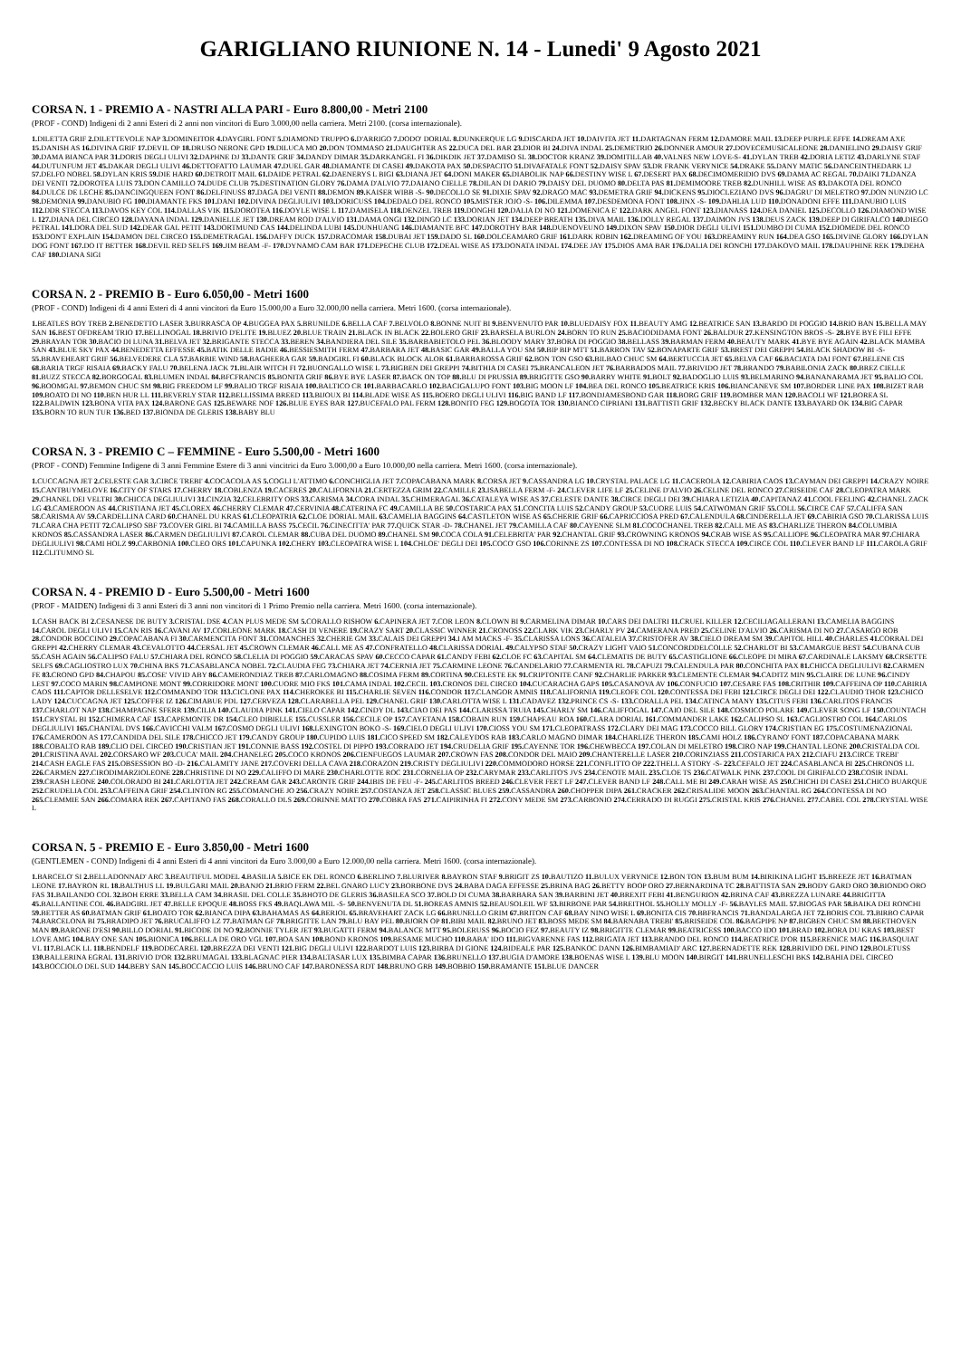GARIGLIANO RIUNIONE N. 14 - Lunedi' 9 Agosto 2021
CORSA N. 1 - PREMIO A - NASTRI ALLA PARI - Euro 8.800,00 - Metri 2100
(PROF - COND) Indigeni di 2 anni Esteri di 2 anni non vincitori di Euro 3.000,00 nella carriera. Metri 2100. (corsa internazionale).
1. DILETTA GRIF 2. DILETTEVOLE NAP 3. DOMINEITOR 4. DAYGIRL FONT 5. DIAMOND TRUPPO 6. D'ARRIGO 7. DODO' DORIAL 8. DUNKERQUE LG 9. DISCARDA JET 10. DAIVITA JET 11. DARTAGNAN FERM 12. DAMORE MAIL 13. DEEP PURPLE EFFE 14. DREAM AXE 15. DANISH AS 16. DIVINA GRIF 17. DEVIL OP 18. DRUSO NERONE GPD 19. DILUCA MO 20. DON TOMMASO 21. DAUGHTER AS 22. DUCA DEL BAR 23. DIOR BI 24. DIVA INDAL 25. DEMETRIO 26. DONNER AMOUR 27. DOVECEMUSICALEONE 28. DANIELINO 29. DAISY GRIF 30. DAMA BIANCA PAR 31. DORIS DEGLI ULIVI 32. DAPHNE DJ 33. DANTE GRIF 34. DANDY DIMAR 35. DARKANGEL FI 36. DIKDIK JET 37. DAMISO SL 38. DOCTOR KRANZ 39. DOMITILLAB 40. VALNES NEW LOVE-S- 41. DYLAN TREB 42. DORIA LETIZ 43. DARLYNE STAF 44. DUTUNFUM JET 45. DAKAR DEGLI ULIVI 46. DETTOFATTO LAUMAR 47. DUEL GAR 48. DIAMANTE DI CASEI 49. DAKOTA PAX 50. DESPACITO 51. DIVAFATALE FONT 52. DAISY SPAV 53. DR FRANK VERYNICE 54. DRAKE 55. DANY MATIC 56. DANCEINTHEDARK LJ 57. DELFO NOBEL 58. DYLAN KRIS 59. DIE HARD 60. DETROIT MAIL 61. DAIDE PETRAL 62. DAENERYS L BIGI 63. DIANA JET 64. DONI MAKER 65. DIABOLIK NAP 66. DESTINY WISE L 67. DESERT PAX 68. DECIMOMERIDIO DVS 69. DAMA AC REGAL 70. DAIKI 71. DANZA DEI VENTI 72. DOROTEA LUIS 73. DON CAMILLO 74. DUDE CLUB 75. DESTINATION GLORY 76. DAMA D'ALVIO 77. DAIANO CIELLE 78. DILAN DI DARIO 79. DAISY DEL DUOMO 80. DELTA PAS 81. DEMIMOORE TREB 82. DUNHILL WISE AS 83. DAKOTA DEL RONCO 84. DULCE DE LECHE 85. DANCINGQUEEN FONT 86. DELFINUSS 87. DAGA DEI VENTI 88. DEMON 89. KAISER WIBB -S- 90. DECOLLO SE 91. DIXIE SPAV 92. DRAGO MAC 93. DEMETRA GRIF 94. DICKENS 95. DIOCLEZIANO DVS 96. DAGRU' DI MELETRO 97. DON NUNZIO LC 98. DEMONIA 99. DANUBIO FG 100. DIAMANTE FKS 101. DANI 102. DIVINA DEGLIULIVI 103. DORICUSS 104. DEDALO DEL RONCO 105. MISTER JOJO -S- 106. DILEMMA 107. DESDEMONA FONT 108. JINX -S- 109. DAHLIA LUD 110. DONADONI EFFE 111. DANUBIO LUIS 112. DDR STECCA 113. DAVOS KEY COL 114. DALLAS VIK 115. DOROTEA 116. DOYLE WISE L 117. DAMISELA 118. DENZEL TREB 119. DONGHI 120. DALIA DI NO 121. DOMENICA E' 122. DARK ANGEL FONT 123. DIANASS 124. DEA DANIEL 125. DECOLLO 126. DIAMOND WISE L 127. DIANA DEL CIRCEO 128. DAYANA INDAL 129. DANIELLE JET 130. DREAM ROD D'ALVIO 131. DAMA ONGI 132. DINGO LC 133. DORIAN JET 134. DEEP BREATH 135. DIVA MAIL 136. DOLLY REGAL 137. DAIMON JVS 138. DEUS ZACK 139. DEEP DI GIRIFALCO 140. DIEGO PETRAL 141. DORA DEL SUD 142. DEAR GAL PETIT 143. DORTMUND CAS 144. DELINDA LUBI 145. DUNHUANG 146. DIAMANTE BFC 147. DOROTHY BAR 148. DUENOVEUNO 149. DIXON SPAV 150. DIOR DEGLI ULIVI 151. DUMBO DI CUMA 152. DIOMEDE DEL RONCO 153. DON'T EXPLAIN 154. DAMON DEL CIRCEO 155. DEMETRAGAL 156. DAFFY DUCK 157. DRACOMAR 158. DUBAI JET 159. DADO SL 160. DOLCEAMARO GRIF 161. DARK ROBIN 162. DREAMING OF YOU 163. DREAMINY RUN 164. DEA GSO 165. DIVINE GLORY 166. DYLAN DOG FONT 167. DO IT BETTER 168. DEVIL RED SELFS 169. JIM BEAM -F- 170. DYNAMO CAM BAR 171. DEPECHE CLUB 172. DEAL WISE AS 173. DONATA INDAL 174. DEE JAY 175. DIOS AMA BAR 176. DALIA DEI RONCHI 177. DAKOVO MAIL 178. DAUPHINE REK 179. DEHA CAF 180. DIANA SIGI
CORSA N. 2 - PREMIO B - Euro 6.050,00 - Metri 1600
(PROF - COND) Indigeni di 4 anni Esteri di 4 anni vincitori da Euro 15.000,00 a Euro 32.000,00 nella carriera. Metri 1600. (corsa internazionale).
1. BEATLES BOY TREB 2. BENEDETTO LASER 3. BURRASCA OP 4. BUGGEA PAX 5. BRUNILDE 6. BELLA CAF 7. BELVOLO 8. BONNE NUIT BI 9. BENVENUTO PAR 10. BLUEDAISY FOX 11. BEAUTY AMG 12. BEATRICE SAN 13. BARDO DI POGGIO 14. BRIO BAN 15. BELLA MAY SAN 16. BEST OFDREAM TRIO 17. BELLINOGAL 18. BRIVIO D'ELITE 19. BLUEZ 20. BLUE TRAIN 21. BLACK IN BLACK 22. BOLERO GRIF 23. BARSELA BURLON 24. BORN TO RUN 25. BACIODIDAMA FONT 26. BALDUR 27. KENSINGTON BROS -S- 28. BYE BYE FILI EFFE 29. BRAYAN TOR 30. BACIO DI LUNA 31. BELVA JET 32. BRIGANTE STECCA 33. BEREN 34. BANDIERA DEL SILE 35. BARBABIETOLO PEL 36. BLOODY MARY 37. BORA DI POGGIO 38. BELLASS 39. BARMAN FERM 40. BEAUTY MARK 41. BYE BYE AGAIN 42. BLACK MAMBA SAN 43. BLUE SKY PAX 44. BENEDETTA EFFESSE 45. BATIK DELLE BADIE 46. BESSIESMITH FERM 47. BARBARA JET 48. BASIC GAR 49. BALLA YOU SM 50. BIP BIP MTT 51. BARRON TAV 52. BONAPARTE GRIF 53. BREST DEI GREPPI 54. BLACK SHADOW BI -S- 55. BRAVEHEART GRIF 56. BELVEDERE CLA 57. BARBIE WIND 58. BAGHEERA GAR 59. BADGIRL FI 60. BLACK BLOCK ALOR 61. BARBAROSSA GRIF 62. BON TON GSO 63. BILBAO CHUC SM 64. BERTUCCIA JET 65. BELVA CAF 66. BACIATA DAI FONT 67. BELENE CIS 68. BARIA TRGF RISAIA 69. BACKY FALU 70. BELENA JACK 71. BLAIR WITCH FI 72. BUONGALLO WISE L 73. BIGBEN DEI GREPPI 74. BITHIA DI CASEI 75. BRANCALEON JET 76. BARBADOS MAIL 77. BRIVIDO JET 78. BRANDO 79. BABILONIA ZACK 80. BREZ CIELLE 81. BUZZ STECCA 82. BORGOGAL 83. BLUMEN INDAL 84. BFCFRANCIS 85. BONITA GRIF 86. BYE BYE LASER 87. BACK ON TOP 88. BLU DI PRUSSIA 89. BRIGITTE GSO 90. BARRY WHITE 91. BOLT 92. BADOGLIO LUIS 93. BELMARINO 94. BANANARAMA JET 95. BALIO COL 96. BOOMGAL 97. BEMON CHUC SM 98. BIG FREEDOM LF 99. BALIO TRGF RISAIA 100. BALTICO CR 101. BARBACARLO 102. BACIGALUPO FONT 103. BIG MOON LF 104. BEA DEL RONCO 105. BEATRICE KRIS 106. BIANCANEVE SM 107. BORDER LINE PAX 108. BIZET RAB 109. BOATO DI NO 110. BEN HUR LL 111. BEVERLY STAR 112. BELLISSIMA BREED 113. BIJOUX BI 114. BLADE WISE AS 115. BOERO DEGLI ULIVI 116. BIG BAND LF 117. BONDJAMESBOND GAR 118. BORG GRIF 119. BOMBER MAN 120. BACOLI WF 121. BOREA SL 122. BALDWIN 123. BONA VITA PAX 124. BARONE GAS 125. BEWARE NOF 126. BLUE EYES BAR 127. BUCEFALO PAL FERM 128. BONITO FEG 129. BOGOTA TOR 130. BIANCO CIPRIANI 131. BATTISTI GRIF 132. BECKY BLACK DANTE 133. BAYARD OK 134. BIG CAPAR 135. BORN TO RUN TUR 136. BED 137. BIONDA DE GLERIS 138. BABY BLU
CORSA N. 3 - PREMIO C – FEMMINE - Euro 5.500,00 - Metri 1600
(PROF - COND) Femmine Indigene di 3 anni Femmine Estere di 3 anni vincitrici da Euro 3.000,00 a Euro 10.000,00 nella carriera. Metri 1600. (corsa internazionale).
1. CUCCAGNA JET 2. CELESTE GAR 3. CIRCE TREBI' 4. COCACOLA AS 5. COGLI L'ATTIMO 6. CONCHIGLIA JET 7. COPACABANA MARK 8. CORSA JET 9. CASSANDRA LG 10. CRYSTAL PALACE LG 11. CACEROLA 12. CABIRIA CAOS 13. CAYMAN DEI GREPPI 14. CRAZY NOIRE 15. CANTBUYMELOVE 16. CITY OF STARS 17. CHERRY 18. COBLENZA 19. CACERES 20. CALIFORNIA 21. CERTEZZA GRIM 22. CAMILLE 23. ISABELLA FERM -F- 24. CLEVER LIFE LF 25. CELINE D'ALVIO 26. CELINE DEL RONCO 27. CRISEIDE CAF 28. CLEOPATRA MARK 29. CHANEL DEI VELTRI 30. CHICCA DEGLIULIVI 31. CINZIA 32. CELEBRITY ORS 33. CARISMA 34. CORA INDAL 35. CHIMERAGAL 36. CATALEYA WISE AS 37. CELESTE DANTE 38. CIRCE DEGLI DEI 39. CHIARA LETIZIA 40. CAPITANAZ 41. COOL FEELING 42. CHANEL ZACK LG 43. CAMEROON AS 44. CRISTIANA JET 45. CLOREX 46. CHERRY CLEMAR 47. CERVINIA 48. CATERINA FC 49. CAMILLA BE 50. COSTARICA PAX 51. CONCITA LUIS 52. CANDY GROUP 53. CUORE LUIS 54. CATWOMAN GRIF 55. COLL 56. CIRCE CAF 57. CALIFFA SAN 58. CARISMA AV 59. CARDELLINA CARD 60. CHANEL DU KRAS 61. CLEOPATRIA 62. CLOE DORIAL MAIL 63. CAMELIA BAGGINS 64. CASTLETON WISE AS 65. CHERIE GRIF 66. CAPRICCIOSA PRED 67. CALENDULA 68. CINDERELLA JET 69. CABIRIA GSO 70. CLARISSA LUIS 71. CARA CHA PETIT 72. CALIPSO SBF 73. COVER GIRL BI 74. CAMILLA BASS 75. CECIL 76. CINECITTA' PAR 77. QUICK STAR -D- 78. CHANEL JET 79. CAMILLA CAF 80. CAYENNE SLM 81. COCOCHANEL TREB 82. CALL ME AS 83. CHARLIZE THERON 84. COLUMBIA KRONOS 85. CASSANDRA LASER 86. CARMEN DEGLIULIVI 87. CAROL CLEMAR 88. CUBA DEL DUOMO 89. CHANEL SM 90. COCA COLA 91. CELEBRITA' PAR 92. CHANTAL GRIF 93. CROWNING KRONOS 94. CRAB WISE AS 95. CALLIOPE 96. CLEOPATRA MAR 97. CHIARA DEGLIULIVI 98. CAMI HOLZ 99. CARBONIA 100. CLEO ORS 101. CAPUNKA 102. CHERY 103. CLEOPATRA WISE L 104. CHLOE' DEGLI DEI 105. COCO' GSO 106. CORINNE ZS 107. CONTESSA DI NO 108. CRACK STECCA 109. CIRCE COL 110. CLEVER BAND LF 111. CAROLA GRIF 112. CLITUMNO SL
CORSA N. 4 - PREMIO D - Euro 5.500,00 - Metri 1600
(PROF - MAIDEN) Indigeni di 3 anni Esteri di 3 anni non vincitori di 1 Primo Premio nella carriera. Metri 1600. (corsa internazionale).
1. CASH BACK BI 2. CESANESE DE BUTY 3. CRISTAL DSE 4. CAN PLUS MEDE SM 5. CORALLO RISHOW 6. CAPINERA JET 7. COR LEON 8. CLOWN BI 9. CARMELINA DIMAR 10. CARS DEI DALTRI 11. CRUEL KILLER 12. CECILIAGALLERANI 13. CAMELIA BAGGINS 14. CAROL DEGLI ULIVI 15. CAN RIS 16. CAVANI AV 17. CORLEONE MARK 18. CASH DI VENERE 19. CRAZY SART 20. CLASSIC WINNER 21. CRONOSS 22. CLARK VIK 23. CHARLY PV 24. CAMERANA PRED 25. CELINE D'ALVIO 26. CARISMA DI NO 27. CASARGO ROB 28. CONDOR BOCCINO 29. COPACABANA FI 30. CARMENCITA FONT 31. COMANCHES 32. CHERIE GM 33. CALAIS DEI GREPPI 34. I AM MACKS -F- 35. CLARISSA LONS 36. CATALEIA 37. CRISTOFER AV 38. CIELO DREAM SM 39. CAPITOL HILL 40. CHARLES 41. CORRAL DEI GREPPI 42. CHERRY CLEMAR 43. CEVALOTTO 44. CERSAL JET 45. CROWN CLEMAR 46. CALL ME AS 47. CONFRATELLO 48. CLARISSA DORIAL 49. CALYPSO STAF 50. CRAZY LIGHT VAIO 51. CONCORDDELCOLLE 52. CHARLOT BI 53. CAMARGUE BEST 54. CUBANA CUB 55. CASH AGAIN 56. CALIPSO FALU 57. CHIARA DEL RONCO 58. CLELIA DI POGGIO 59. CARACAS SPAV 60. CECCO CAPAR 61. CANDY FEBI 62. CLOE FC 63. CAPITAL SM 64. CLEMATIS DE BUTY 65. CASTIGLIONE 66. CLEOPE DI MIRA 67. CARDINALE LAKSMY 68. CRSETTE SELFS 69. CAGLIOSTRO LUX 70. CHINA BKS 71. CASABLANCA NOBEL 72. CLAUDIA FEG 73. CHIARA JET 74. CERNIA JET 75. CARMINE LEONE 76. CANDELARIO 77. CARMENTA RL 78. CAPUZI 79. CALENDULA PAR 80. CONCHITA PAX 81. CHICCA DEGLIULIVI 82. CARMEN FE 83. CRONO GPD 84. CHAPOU 85. COSE' VIVID ABY 86. CAMERONDIAZ TREB 87. CARLOMAGNO 88. COSIMA FERM 89. CORTINA 90. CELESTE EK 91. CRIPTONITE CANF 92. CHARLIE PARKER 93. CLEMENTE CLEMAR 94. CADITZ MIN 95. CLAIRE DE LUNE 96. CINDY LEST 97. COCO MARIN 98. CAMPIONE MONT 99. CORRIDORE MONT 100. CUORE MIO FKS 101. CAMA INDAL 102. CECIL 103. CRONOS DEL CIRCEO 104. CUCARACHA GAPS 105. CASANOVA AV 106. CONFUCIO 107. CESARE FAS 108. CRITHIR 109. CAFFEINA OP 110. CABIRIA CAOS 111. CAPTOR DELLESELVE 112. COMMANDO TOR 113. CICLONE PAX 114. CHEROKEE BI 115. CHARLIE SEVEN 116. CONDOR 117. CLANGOR AMNIS 118. CALIFORNIA 119. CLEOFE COL 120. CONTESSA DEI FEBI 121. CIRCE DEGLI DEI 122. CLAUDIO THOR 123. CHICO LADY 124. CUCCAGNA JET 125. COFFEE IZ 126. CIMABUE PDL 127. CERVEZA 128. CLARABELLA PEL 129. CHANEL GRIF 130. CARLOTTA WISE L 131. CADAVEZ 132. PRINCE CS -S- 133. CORALLA PEL 134. CATINCA MANY 135. CITUS FEBI 136. CARLITOS FRANCIS 137. CHARLOT NAP 138. CHAMPAGNE SFERR 139. CILIA 140. CLAUDIA PINK 141. CIELO CAPAR 142. CINDY DL 143. CIAO DEI PAS 144. CLARISSA TRUIA 145. CHARLY SM 146. CALIFFOGAL 147. CAIO DEL SILE 148. COSMICO POLARE 149. CLEVER SONG LF 150. COUNTACH 151. CRYSTAL BI 152. CHIMERA CAF 153. CAPEMONTE DR 154. CLEO DIBIELLE 155. CUSSLER 156. CECILE OP 157. CAYETANA 158. COBAIN RUN 159. CHAPEAU ROA 160. CLARA DORIAL 161. COMMANDER LAKE 162. CALIPSO SL 163. CAGLIOSTRO COL 164. CARLOS DEGLIULIVI 165. CHANTAL DVS 166. CAVICCHI VALM 167. COSMO DEGLI ULIVI 168. LEXINGTON BOKO -S- 169. CIELO DEGLI ULIVI 170. CIOSS YOU SM 171. CLEOPATRASS 172. CLARY DEI MAG 173. COCCO BILL GLORY 174. CRISTIAN EG 175. COSTUMENAZIONAL 176. CAMEROON AS 177. CANDIDA DEL SILE 178. CHICCO JET 179. CANDY GROUP 180. CUPIDO LUIS 181. CICO SPEED SM 182. CALEYDOS RAB 183. CARLO MAGNO DIMAR 184. CHARLIZE THERON 185. CAMI HOLZ 186. CYRANO' FONT 187. COPACABANA MARK 188. COBALTO RAB 189. CLIO DEL CIRCEO 190. CRISTIAN JET 191. CONNIE BASS 192. COSTEL DI PIPPO 193. CORRADO JET 194. CRUDELIA GRIF 195. CAYENNE TOR 196. CHEWBECCA 197. COLAN DI MELETRO 198. CIRO NAP 199. CHANTAL LEONE 200. CRISTALDA COL 201. CRISTINA AVAL 202. CORSARO WF 203. CUCA' MAIL 204. CHANELEG 205. COCO KRONOS 206. CIENFUEGOS LAUMAR 207. CROWN FAS 208. CONDOR DEL MAIO 209. CHANTERELLE LASER 210. CORINZIASS 211. COSTARICA PAX 212. CIAFU 213. CIRCE TREBI' 214. CASH EAGLE FAS 215. OBSESSION BO -D- 216. CALAMITY JANE 217. COVERI DELLA CAVA 218. CORAZON 219. CRISTY DEGLIULIVI 220. COMMODORO HORSE 221. CONFLITTO OP 222. THELL A STORY -S- 223. CEFALO JET 224. CASABLANCA BI 225. CHRONOS LL 226. CARMEN 227. CIRODIMARZIOLEONE 228. CHRISTINE DI NO 229. CALIFFO DI MARE 230. CHARLOTTE ROC 231. CORNELIA OP 232. CARYMAR 233. CARLITO'S JVS 234. CENOTE MAIL 235. CLOE TS 236. CATWALK PINK 237. COOL DI GIRIFALCO 238. COSIR INDAL 239. CRASH LEONE 240. COLORADO BI 241. CARLOTTA JET 242. CREAM GAR 243. CARONTE GRIF 244. IBIS DE FEU -F- 245. CARLITOS BREED 246. CLEVER FEET LF 247. CLEVER BAND LF 248. CALL ME BI 249. CARAH WISE AS 250. CHICHI DI CASEI 251. CHICO BUARQUE 252. CRUDELIA COL 253. CAFFEINA GRIF 254. CLINTON RG 255. COMANCHE JO 256. CRAZY NOIRE 257. COSTANZA JET 258. CLASSIC BLUES 259. CASSANDRA 260. CHOPPER DIPA 261. CRACKER 262. CRISALIDE MOON 263. CHANTAL RG 264. CONTESSA DI NO 265. CLEMMIE SAN 266. COMARA REK 267. CAPITANO FAS 268. CORALLO DLS 269. CORINNE MATTO 270. COBRA FAS 271. CAIPIRINHA FI 272. CONY MEDE SM 273. CARBONIO 274. CERRADO DI RUGGI 275. CRISTAL KRIS 276. CHANEL 277. CABEL COL 278. CRYSTAL WISE L
CORSA N. 5 - PREMIO E - Euro 3.850,00 - Metri 1600
(GENTLEMEN - COND) Indigeni di 4 anni Esteri di 4 anni vincitori da Euro 3.000,00 a Euro 12.000,00 nella carriera. Metri 1600. (corsa internazionale).
1. BARCELO' SI 2. BELLADONNAD' ARC 3. BEAUTIFUL MODEL 4. BASILIA 5. BICE EK DEL RONCO 6. BERLINO 7. BLURIVER 8. BAYRON STAF 9. BRIGIT ZS 10. BAUTIZO 11. BULUX VERYNICE 12. BON TON 13. BUM BUM 14. BIRIKINA LIGHT 15. BREEZE JET 16. BATMAN LEONE 17. BAYRON RL 18. BALTHUS LL 19. BULGARI MAIL 20. BANJO 21. BRIO FERM 22. BEL GNARO LUCY 23. BORBONE DVS 24. BABA DAGA EFFESSE 25. BRINA BAG 26. BETTY BOOP ORO 27. BERNARDINA TC 28. BATTISTA SAN 29. BODY GARD ORO 30. BIONDO ORO FAS 31. BAILANDO COL 32. BOH ERRE 33. BELLA CAM 34. BRASIL DEL COLLE 35. BHOTO DE GLERIS 36. BASILEA SCO 37. BOLD DI CUMA 38. BARBARA SAN 39. BARBINI JET 40. BREXIT FEBI 41. BENGURION 42. BRINA CAF 43. BREZZA LUNARE 44. BRIGITTA 45. BALLANTINE COL 46. BADGIRL JET 47. BELLE EPOQUE 48. BOSS FKS 49. BAQLAWA MIL -S- 50. BENVENUTA DL 51. BOREAS AMNIS 52. BEAUSOLEIL WF 53. BIRBONE PAR 54. BREITHOL 55. HOLLY MOLLY -F- 56. BAYLES MAIL 57. BIOGAS PAR 58. BAIKA DEI RONCHI 59. BETTER AS 60. BATMAN GRIF 61. BOATO TOR 62. BIANCA DIPA 63. BAHAMAS AS 64. BERIOL 65. BRAVEHART ZACK LG 66. BRUNELLO GRIM 67. BRITON CAF 68. BAY NINO WISE L 69. BONITA CIS 70. BBFRANCIS 71. BANDALARGA JET 72. BORIS COL 73. BIRBO CAPAR 74. BARCELONA BI 75. BRADIPO JET 76. BRUCALIFFO LZ 77. BATMAN GF 78. BRIGITTE LAN 79. BLU BAY PEL 80. BJORN OP 81. BIBI MAIL 82. BRUNO JET 83. BOSS MEDE SM 84. BARNABA TREBI' 85. BRISEIDE COL 86. BAGPIPE NP 87. BIGBEN CHUC SM 88. BEETHOVEN MAN 89. BARONE D'ESI 90. BILLO DORIAL 91. BICODE DI NO 92. BONNIE TYLER JET 93. BUGATTI FERM 94. BALANCE MTT 95. BOLERUSS 96. BOCIO FEZ 97. BEAUTY IZ 98. BRIGITTE CLEMAR 99. BEATRICESS 100. BACCO IDO 101. BRAD 102. BORA DU KRAS 103. BEST LOVE AMG 104. BAY ONE SAN 105. BIONICA 106. BELLA DE ORO VGL 107. BOA SAN 108. BOND KRONOS 109. BESAME MUCHO 110. BABA' IDO 111. BIGVARENNE FAS 112. BRIGATA JET 113. BRANDO DEL RONCO 114. BEATRICE D'OR 115. BERENICE MAG 116. BASQUIAT VL 117. BLACK LL 118. BENDELF 119. BODECAREL 120. BREZZA DEI VENTI 121. BIG DEGLI ULIVI 122. BARDOT LUIS 123. BIRBA DI GIONE 124. BIDEALE PAR 125. BANKOC DANN 126. BIMBAMIAD' ARC 127. BERNADETTE REK 128. BRIVIDO DEL PINO 129. BOLETUSS 130. BALLERINA EGRAL 131. BRIVIO D'OR 132. BRUMAGAL 133. BLAGNAC PIER 134. BALTASAR LUX 135. BIMBA CAPAR 136. BRUNELLO 137. BUGIA D'AMORE 138. BOENAS WISE L 139. BLU MOON 140. BIRGIT 141. BRUNELLESCHI BKS 142. BAHIA DEL CIRCEO 143. BOCCIOLO DEL SUD 144. BEBY SAN 145. BOCCACCIO LUIS 146. BRUNO CAF 147. BARONESSA RDT 148. BRUNO GRB 149. BOBBIO 150. BRAMANTE 151. BLUE DANCER